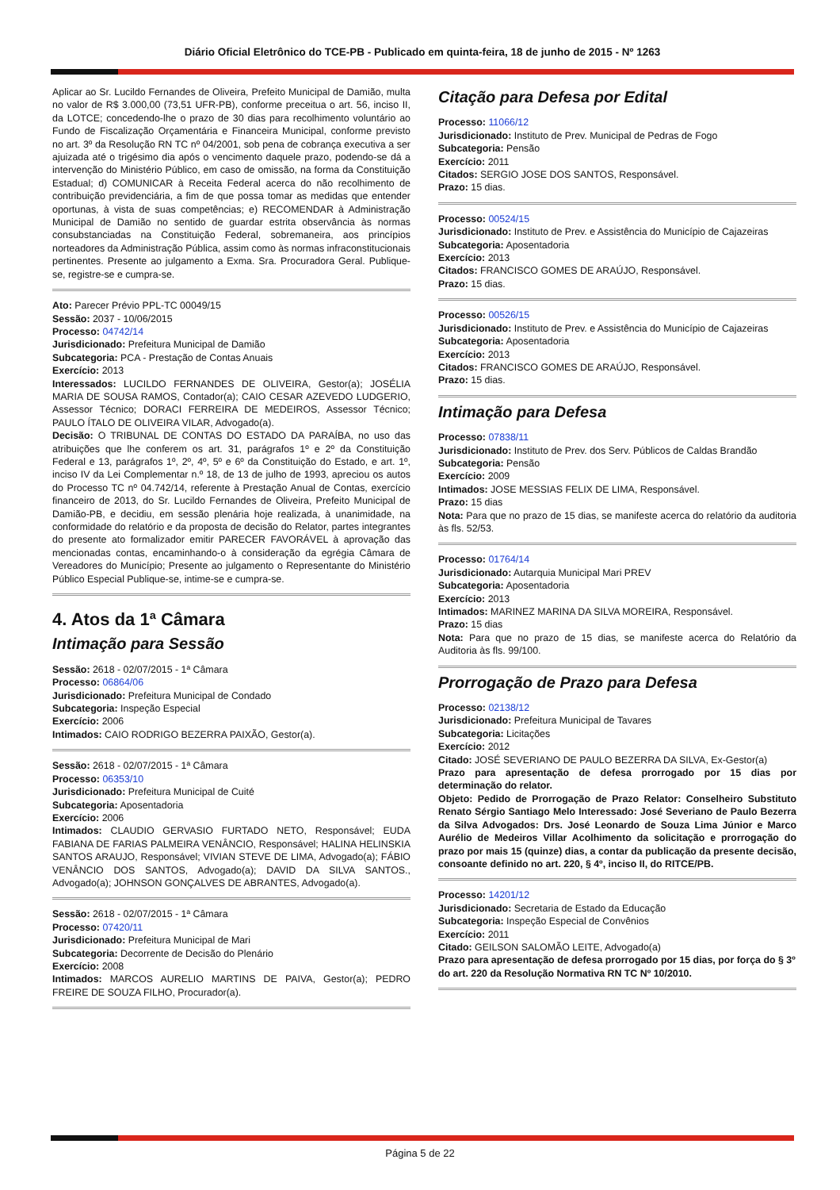Diário Oficial Eletrônico do TCE-PB - Publicado em quinta-feira, 18 de junho de 2015 - Nº 1263
Aplicar ao Sr. Lucildo Fernandes de Oliveira, Prefeito Municipal de Damião, multa no valor de R$ 3.000,00 (73,51 UFR-PB), conforme preceitua o art. 56, inciso II, da LOTCE; concedendo-lhe o prazo de 30 dias para recolhimento voluntário ao Fundo de Fiscalização Orçamentária e Financeira Municipal, conforme previsto no art. 3º da Resolução RN TC nº 04/2001, sob pena de cobrança executiva a ser ajuizada até o trigésimo dia após o vencimento daquele prazo, podendo-se dá a intervenção do Ministério Público, em caso de omissão, na forma da Constituição Estadual; d) COMUNICAR à Receita Federal acerca do não recolhimento de contribuição previdenciária, a fim de que possa tomar as medidas que entender oportunas, à vista de suas competências; e) RECOMENDAR à Administração Municipal de Damião no sentido de guardar estrita observância às normas consubstanciadas na Constituição Federal, sobremaneira, aos princípios norteadores da Administração Pública, assim como às normas infraconstitucionais pertinentes. Presente ao julgamento a Exma. Sra. Procuradora Geral. Publique-se, registre-se e cumpra-se.
Ato: Parecer Prévio PPL-TC 00049/15
Sessão: 2037 - 10/06/2015
Processo: 04742/14
Jurisdicionado: Prefeitura Municipal de Damião
Subcategoria: PCA - Prestação de Contas Anuais
Exercício: 2013
Interessados: LUCILDO FERNANDES DE OLIVEIRA, Gestor(a); JOSÉLIA MARIA DE SOUSA RAMOS, Contador(a); CAIO CESAR AZEVEDO LUDGERIO, Assessor Técnico; DORACI FERREIRA DE MEDEIROS, Assessor Técnico; PAULO ÍTALO DE OLIVEIRA VILAR, Advogado(a).
Decisão: O TRIBUNAL DE CONTAS DO ESTADO DA PARAÍBA, no uso das atribuições que lhe conferem os art. 31, parágrafos 1º e 2º da Constituição Federal e 13, parágrafos 1º, 2º, 4º, 5º e 6º da Constituição do Estado, e art. 1º, inciso IV da Lei Complementar n.º 18, de 13 de julho de 1993, apreciou os autos do Processo TC nº 04.742/14, referente à Prestação Anual de Contas, exercício financeiro de 2013, do Sr. Lucildo Fernandes de Oliveira, Prefeito Municipal de Damião-PB, e decidiu, em sessão plenária hoje realizada, à unanimidade, na conformidade do relatório e da proposta de decisão do Relator, partes integrantes do presente ato formalizador emitir PARECER FAVORÁVEL à aprovação das mencionadas contas, encaminhando-o à consideração da egrégia Câmara de Vereadores do Município; Presente ao julgamento o Representante do Ministério Público Especial Publique-se, intime-se e cumpra-se.
4. Atos da 1ª Câmara
Intimação para Sessão
Sessão: 2618 - 02/07/2015 - 1ª Câmara
Processo: 06864/06
Jurisdicionado: Prefeitura Municipal de Condado
Subcategoria: Inspeção Especial
Exercício: 2006
Intimados: CAIO RODRIGO BEZERRA PAIXÃO, Gestor(a).
Sessão: 2618 - 02/07/2015 - 1ª Câmara
Processo: 06353/10
Jurisdicionado: Prefeitura Municipal de Cuité
Subcategoria: Aposentadoria
Exercício: 2006
Intimados: CLAUDIO GERVASIO FURTADO NETO, Responsável; EUDA FABIANA DE FARIAS PALMEIRA VENÂNCIO, Responsável; HALINA HELINSKIA SANTOS ARAUJO, Responsável; VIVIAN STEVE DE LIMA, Advogado(a); FÁBIO VENÂNCIO DOS SANTOS, Advogado(a); DAVID DA SILVA SANTOS., Advogado(a); JOHNSON GONÇALVES DE ABRANTES, Advogado(a).
Sessão: 2618 - 02/07/2015 - 1ª Câmara
Processo: 07420/11
Jurisdicionado: Prefeitura Municipal de Mari
Subcategoria: Decorrente de Decisão do Plenário
Exercício: 2008
Intimados: MARCOS AURELIO MARTINS DE PAIVA, Gestor(a); PEDRO FREIRE DE SOUZA FILHO, Procurador(a).
Citação para Defesa por Edital
Processo: 11066/12
Jurisdicionado: Instituto de Prev. Municipal de Pedras de Fogo
Subcategoria: Pensão
Exercício: 2011
Citados: SERGIO JOSE DOS SANTOS, Responsável.
Prazo: 15 dias.
Processo: 00524/15
Jurisdicionado: Instituto de Prev. e Assistência do Município de Cajazeiras
Subcategoria: Aposentadoria
Exercício: 2013
Citados: FRANCISCO GOMES DE ARAÚJO, Responsável.
Prazo: 15 dias.
Processo: 00526/15
Jurisdicionado: Instituto de Prev. e Assistência do Município de Cajazeiras
Subcategoria: Aposentadoria
Exercício: 2013
Citados: FRANCISCO GOMES DE ARAÚJO, Responsável.
Prazo: 15 dias.
Intimação para Defesa
Processo: 07838/11
Jurisdicionado: Instituto de Prev. dos Serv. Públicos de Caldas Brandão
Subcategoria: Pensão
Exercício: 2009
Intimados: JOSE MESSIAS FELIX DE LIMA, Responsável.
Prazo: 15 dias
Nota: Para que no prazo de 15 dias, se manifeste acerca do relatório da auditoria às fls. 52/53.
Processo: 01764/14
Jurisdicionado: Autarquia Municipal Mari PREV
Subcategoria: Aposentadoria
Exercício: 2013
Intimados: MARINEZ MARINA DA SILVA MOREIRA, Responsável.
Prazo: 15 dias
Nota: Para que no prazo de 15 dias, se manifeste acerca do Relatório da Auditoria às fls. 99/100.
Prorrogação de Prazo para Defesa
Processo: 02138/12
Jurisdicionado: Prefeitura Municipal de Tavares
Subcategoria: Licitações
Exercício: 2012
Citado: JOSÉ SEVERIANO DE PAULO BEZERRA DA SILVA, Ex-Gestor(a)
Prazo para apresentação de defesa prorrogado por 15 dias por determinação do relator.
Objeto: Pedido de Prorrogação de Prazo Relator: Conselheiro Substituto Renato Sérgio Santiago Melo Interessado: José Severiano de Paulo Bezerra da Silva Advogados: Drs. José Leonardo de Souza Lima Júnior e Marco Aurélio de Medeiros Villar Acolhimento da solicitação e prorrogação do prazo por mais 15 (quinze) dias, a contar da publicação da presente decisão, consoante definido no art. 220, § 4º, inciso II, do RITCE/PB.
Processo: 14201/12
Jurisdicionado: Secretaria de Estado da Educação
Subcategoria: Inspeção Especial de Convênios
Exercício: 2011
Citado: GEILSON SALOMÃO LEITE, Advogado(a)
Prazo para apresentação de defesa prorrogado por 15 dias, por força do § 3º do art. 220 da Resolução Normativa RN TC Nº 10/2010.
Página 5 de 22